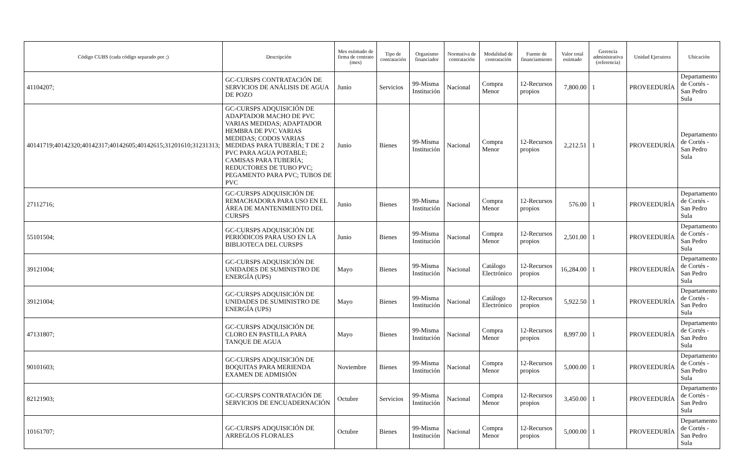| Código CUBS (cada código separado por ;) | Descripción | Mes estimado de firma de contrato (mes) | Tipo de contratación | Organismo financiador | Normativa de contratación | Modalidad de contratación | Fuente de financiamiento | Valor total estimado | Gerencia administrativa (referencia) | Unidad Ejecutora | Ubicación |
| --- | --- | --- | --- | --- | --- | --- | --- | --- | --- | --- | --- |
| 41104207; | GC-CURSPS CONTRATACIÓN DE SERVICIOS DE ANÁLISIS DE AGUA DE POZO | Junio | Servicios | 99-Misma Institución | Nacional | Compra Menor | 12-Recursos propios | 7,800.00 | 1 | PROVEEDURÍA | Departamento de Cortés - San Pedro Sula |
| 40141719;40142320;40142317;40142605;40142615;31201610;31231313; | GC-CURSPS ADQUISICIÓN DE ADAPTADOR MACHO DE PVC VARIAS MEDIDAS; ADAPTADOR HEMBRA DE PVC VARIAS MEDIDAS; CODOS VARIAS MEDIDAS PARA TUBERÍA; T DE 2 PVC PARA AGUA POTABLE; CAMISAS PARA TUBERÍA; REDUCTORES DE TUBO PVC; PEGAMENTO PARA PVC; TUBOS DE PVC | Junio | Bienes | 99-Misma Institución | Nacional | Compra Menor | 12-Recursos propios | 2,212.51 | 1 | PROVEEDURÍA | Departamento de Cortés - San Pedro Sula |
| 27112716; | GC-CURSPS ADQUISICIÓN DE REMACHADORA PARA USO EN EL ÁREA DE MANTENIMIENTO DEL CURSPS | Junio | Bienes | 99-Misma Institución | Nacional | Compra Menor | 12-Recursos propios | 576.00 | 1 | PROVEEDURÍA | Departamento de Cortés - San Pedro Sula |
| 55101504; | GC-CURSPS ADQUISICIÓN DE PERIÓDICOS PARA USO EN LA BIBLIOTECA DEL CURSPS | Junio | Bienes | 99-Misma Institución | Nacional | Compra Menor | 12-Recursos propios | 2,501.00 | 1 | PROVEEDURÍA | Departamento de Cortés - San Pedro Sula |
| 39121004; | GC-CURSPS ADQUISICIÓN DE UNIDADES DE SUMINISTRO DE ENERGÍA (UPS) | Mayo | Bienes | 99-Misma Institución | Nacional | Catálogo Electrónico | 12-Recursos propios | 16,284.00 | 1 | PROVEEDURÍA | Departamento de Cortés - San Pedro Sula |
| 39121004; | GC-CURSPS ADQUISICIÓN DE UNIDADES DE SUMINISTRO DE ENERGÍA (UPS) | Mayo | Bienes | 99-Misma Institución | Nacional | Catálogo Electrónico | 12-Recursos propios | 5,922.50 | 1 | PROVEEDURÍA | Departamento de Cortés - San Pedro Sula |
| 47131807; | GC-CURSPS ADQUISICIÓN DE CLORO EN PASTILLA PARA TANQUE DE AGUA | Mayo | Bienes | 99-Misma Institución | Nacional | Compra Menor | 12-Recursos propios | 8,997.00 | 1 | PROVEEDURÍA | Departamento de Cortés - San Pedro Sula |
| 90101603; | GC-CURSPS ADQUISICIÓN DE BOQUITAS PARA MERIENDA EXAMEN DE ADMISIÓN | Noviembre | Bienes | 99-Misma Institución | Nacional | Compra Menor | 12-Recursos propios | 5,000.00 | 1 | PROVEEDURÍA | Departamento de Cortés - San Pedro Sula |
| 82121903; | GC-CURSPS CONTRATACIÓN DE SERVICIOS DE ENCUADERNACIÓN | Octubre | Servicios | 99-Misma Institución | Nacional | Compra Menor | 12-Recursos propios | 3,450.00 | 1 | PROVEEDURÍA | Departamento de Cortés - San Pedro Sula |
| 10161707; | GC-CURSPS ADQUISICIÓN DE ARREGLOS FLORALES | Octubre | Bienes | 99-Misma Institución | Nacional | Compra Menor | 12-Recursos propios | 5,000.00 | 1 | PROVEEDURÍA | Departamento de Cortés - San Pedro Sula |